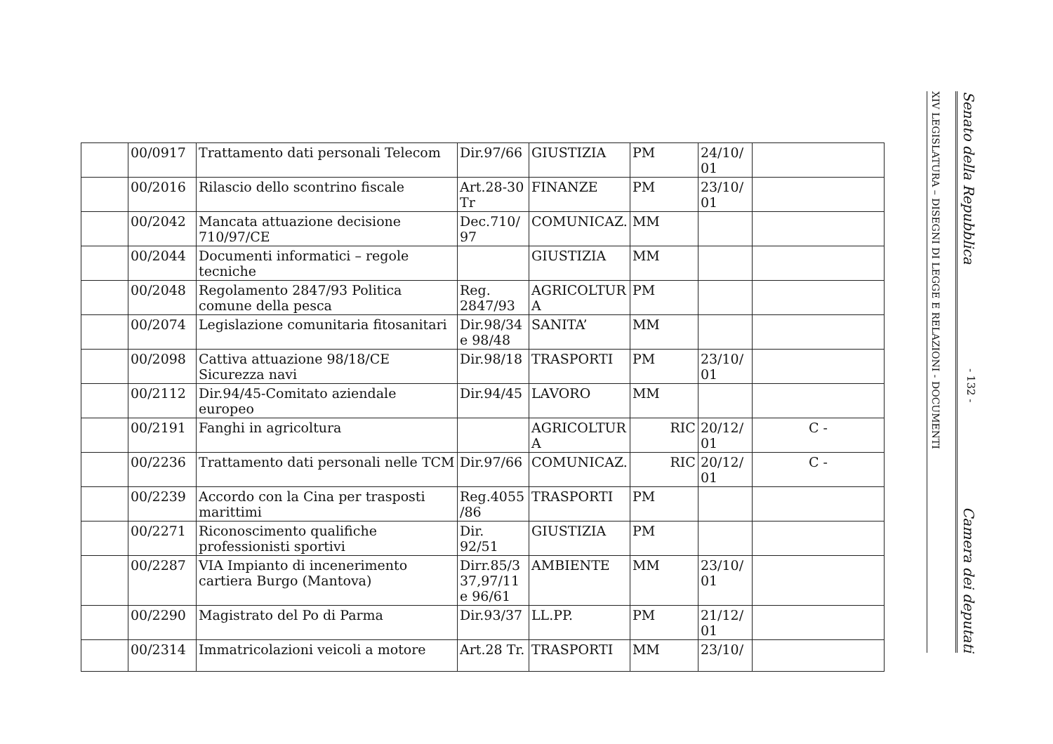| | 00/0917 | Trattamento dati personali Telecom | Dir.97/66 | GIUSTIZIA | PM | 24/10/ 01 | |
| | 00/2016 | Rilascio dello scontrino fiscale | Art.28-30 Tr | FINANZE | PM | 23/10/ 01 | |
| | 00/2042 | Mancata attuazione decisione 710/97/CE | Dec.710/ 97 | COMUNICAZ. | MM | | |
| | 00/2044 | Documenti informatici – regole tecniche | | GIUSTIZIA | MM | | |
| | 00/2048 | Regolamento 2847/93 Politica comune della pesca | Reg. 2847/93 | AGRICOLTUR A | PM | | |
| | 00/2074 | Legislazione comunitaria fitosanitari | Dir.98/34 e 98/48 | SANITA’ | MM | | |
| | 00/2098 | Cattiva attuazione 98/18/CE Sicurezza navi | Dir.98/18 | TRASPORTI | PM | 23/10/ 01 | |
| | 00/2112 | Dir.94/45-Comitato aziendale europeo | Dir.94/45 | LAVORO | MM | | |
| | 00/2191 | Fanghi in agricoltura | | AGRICOLTUR A | RIC | 20/12/ 01 | C - |
| | 00/2236 | Trattamento dati personali nelle TCM | Dir.97/66 | COMUNICAZ. | RIC | 20/12/ 01 | C - |
| | 00/2239 | Accordo con la Cina per trasposti marittimi | Reg.4055 /86 | TRASPORTI | PM | | |
| | 00/2271 | Riconoscimento qualifiche professionisti sportivi | Dir. 92/51 | GIUSTIZIA | PM | | |
| | 00/2287 | VIA Impianto di incenerimento cartiera Burgo (Mantova) | Dirr.85/3 37,97/11 e 96/61 | AMBIENTE | MM | 23/10/ 01 | |
| | 00/2290 | Magistrato del Po di Parma | Dir.93/37 | LL.PP. | PM | 21/12/ 01 | |
| | 00/2314 | Immatricolazioni veicoli a motore | Art.28 Tr. | TRASPORTI | MM | 23/10/ | |
XIV LEGISLATURA – DISEGNI DI LEGGE E RELAZIONI - DOCUMENTI
Senato della Repubblica - 132 - Camera dei deputati